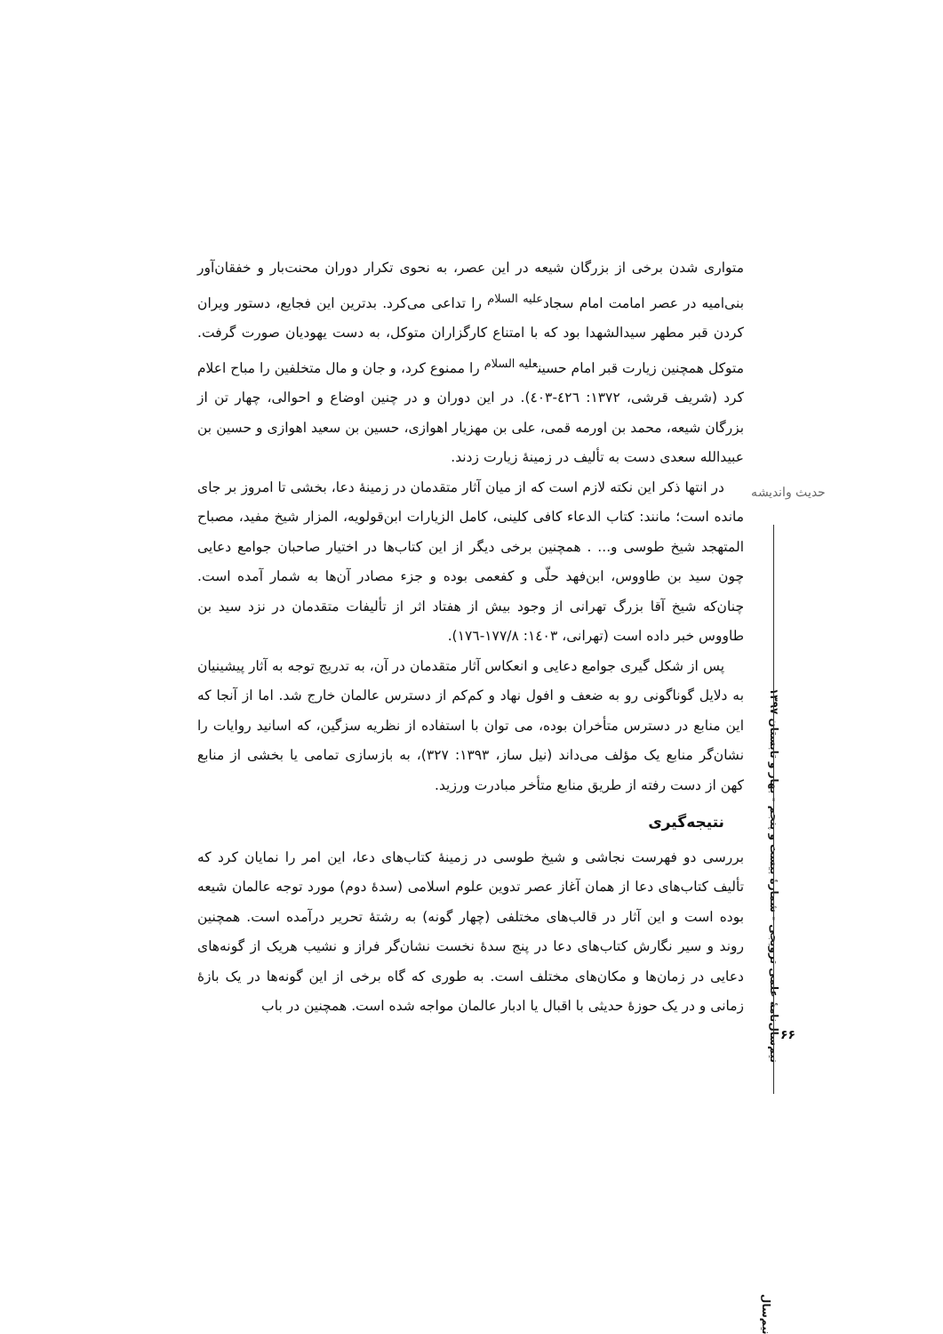حدیث واندیشه
نیم‌سال‌نامهٔ علمی ترویجی - شمارهٔ بیست و پنجم - بهار و تابستان ۱۳۹۷
متواری شدن برخی از بزرگان شیعه در این عصر، به نحوی تکرار دوران محنت‌بار و خفقان‌آور بنی‌امیه در عصر امامت امام سجاد<sup>علیه السلام</sup> را تداعی می‌کرد. بدترین این فجایع، دستور ویران کردن قبر مطهر سیدالشهدا بود که با امتناع کارگزاران متوکل، به دست یهودیان صورت گرفت. متوکل همچنین زیارت قبر امام حسین<sup>علیه السلام</sup> را ممنوع کرد، و جان و مال متخلفین را مباح اعلام کرد (شریف قرشی، ۱۳۷۲: ٤٢٦-٤٠٣). در این دوران و در چنین اوضاع و احوالی، چهار تن از بزرگان شیعه، محمد بن اورمه قمی، علی بن مهزیار اهوازی، حسین بن سعید اهوازی و حسین بن عبیدالله سعدی دست به تألیف در زمینهٔ زیارت زدند.
در انتها ذکر این نکته لازم است که از میان آثار متقدمان در زمینهٔ دعا، بخشی تا امروز بر جای مانده است؛ مانند: کتاب الدعاء کافی کلینی، کامل الزیارات ابن‌قولویه، المزار شیخ مفید، مصباح المتهجد شیخ طوسی و... . همچنین برخی دیگر از این کتاب‌ها در اختیار صاحبان جوامع دعایی چون سید بن طاووس، ابن‌فهد حلّی و کفعمی بوده و جزء مصادر آن‌ها به شمار آمده است. چنان‌که شیخ آقا بزرگ تهرانی از وجود بیش از هفتاد اثر از تألیفات متقدمان در نزد سید بن طاووس خبر داده است (تهرانی، ۱٤۰۳: ۱۷۷/۸-۱۷٦).
پس از شکل گیری جوامع دعایی و انعکاس آثار متقدمان در آن، به تدریج توجه به آثار پیشینیان به دلایل گوناگونی رو به ضعف و افول نهاد و کم‌کم از دسترس عالمان خارج شد. اما از آنجا که این منابع در دسترس متأخران بوده، می توان با استفاده از نظریه سزگین، که اسانید روایات را نشان‌گر منابع یک مؤلف می‌داند (نیل ساز، ۱۳۹۳: ۳۲۷)، به بازسازی تمامی یا بخشی از منابع کهن از دست رفته از طریق منابع متأخر مبادرت ورزید.
نتیجه‌گیری
بررسی دو فهرست نجاشی و شیخ طوسی در زمینهٔ کتاب‌های دعا، این امر را نمایان کرد که تألیف کتاب‌های دعا از همان آغاز عصر تدوین علوم اسلامی (سدهٔ دوم) مورد توجه عالمان شیعه بوده است و این آثار در قالب‌های مختلفی (چهار گونه) به رشتهٔ تحریر درآمده است. همچنین روند و سیر نگارش کتاب‌های دعا در پنج سدهٔ نخست نشان‌گر فراز و نشیب هریک از گونه‌های دعایی در زمان‌ها و مکان‌های مختلف است. به طوری که گاه برخی از این گونه‌ها در یک بازهٔ زمانی و در یک حوزهٔ حدیثی با اقبال یا ادبار عالمان مواجه شده است. همچنین در باب
۶۶
نیم‌سال